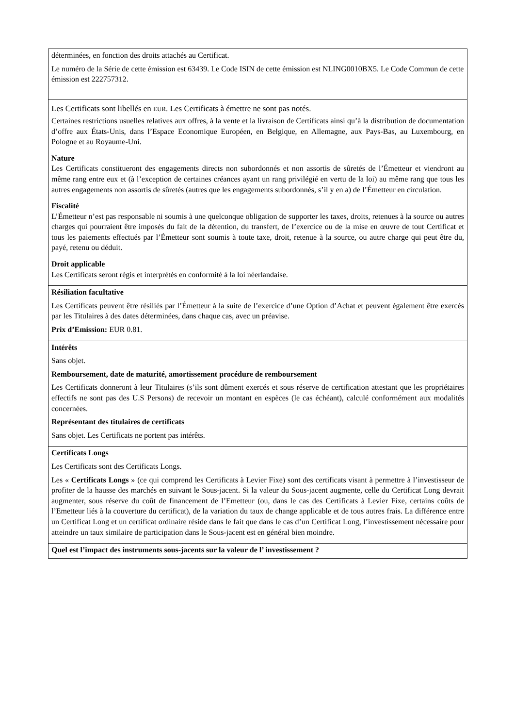| déterminées, en fonction des droits attachés au Certificat. Le numéro de la Série de cette émission est 63439. Le Code ISIN de cette émission est NLING0010BX5. Le Code Commun de cette émission est 222757312. |
| Les Certificats sont libellés en EUR . Les Certificats à émettre ne sont pas notés. Certaines restrictions usuelles relatives aux offres, à la vente et la livraison de Certificats ainsi qu’à la distribution de documentation d’offre aux États-Unis, dans l’Espace Economique Européen, en Belgique, en Allemagne, aux Pays-Bas, au Luxembourg, en Pologne et au Royaume-Uni. Nature Les Certificats constitueront des engagements directs non subordonnés et non assortis de sûretés de l’Émetteur et viendront au même rang entre eux et (à l’exception de certaines créances ayant un rang privilégié en vertu de la loi) au même rang que tous les autres engagements non assortis de sûretés (autres que les engagements subordonnés, s’il y en a) de l’Émetteur en circulation. Fiscalité L’Émetteur n’est pas responsable ni soumis à une quelconque obligation de supporter les taxes, droits, retenues à la source ou autres charges qui pourraient être imposés du fait de la détention, du transfert, de l’exercice ou de la mise en œuvre de tout Certificat et tous les paiements effectués par l’Émetteur sont soumis à toute taxe, droit, retenue à la source, ou autre charge qui peut être du, payé, retenu ou déduit. Droit applicable Les Certificats seront régis et interprétés en conformité à la loi néerlandaise. |
| Résiliation facultative Les Certificats peuvent être résiliés par l’Émetteur à la suite de l’exercice d’une Option d’Achat et peuvent également être exercés par les Titulaires à des dates déterminées, dans chaque cas, avec un préavise. Prix d’Emission: EUR 0.81. |
| Intérêts Sans objet. Remboursement, date de maturité, amortissement procédure de remboursement Les Certificats donneront à leur Titulaires (s’ils sont dûment exercés et sous réserve de certification attestant que les propriétaires effectifs ne sont pas des U.S Persons) de recevoir un montant en espèces (le cas échéant), calculé conformément aux modalités concernées. Représentant des titulaires de certificats Sans objet. Les Certificats ne portent pas intérêts. |
| Certificats Longs Les Certificats sont des Certificats Longs. Les « Certificats Longs » (ce qui comprend les Certificats à Levier Fixe) sont des certificats visant à permettre à l’investisseur de profiter de la hausse des marchés en suivant le Sous-jacent. Si la valeur du Sous-jacent augmente, celle du Certificat Long devrait augmenter, sous réserve du coût de financement de l’Emetteur (ou, dans le cas des Certificats à Levier Fixe, certains coûts de l’Emetteur liés à la couverture du certificat), de la variation du taux de change applicable et de tous autres frais. La différence entre un Certificat Long et un certificat ordinaire réside dans le fait que dans le cas d’un Certificat Long, l’investissement nécessaire pour atteindre un taux similaire de participation dans le Sous-jacent est en général bien moindre. |
| Quel est l’impact des instruments sous-jacents sur la valeur de l’ investissement ? |